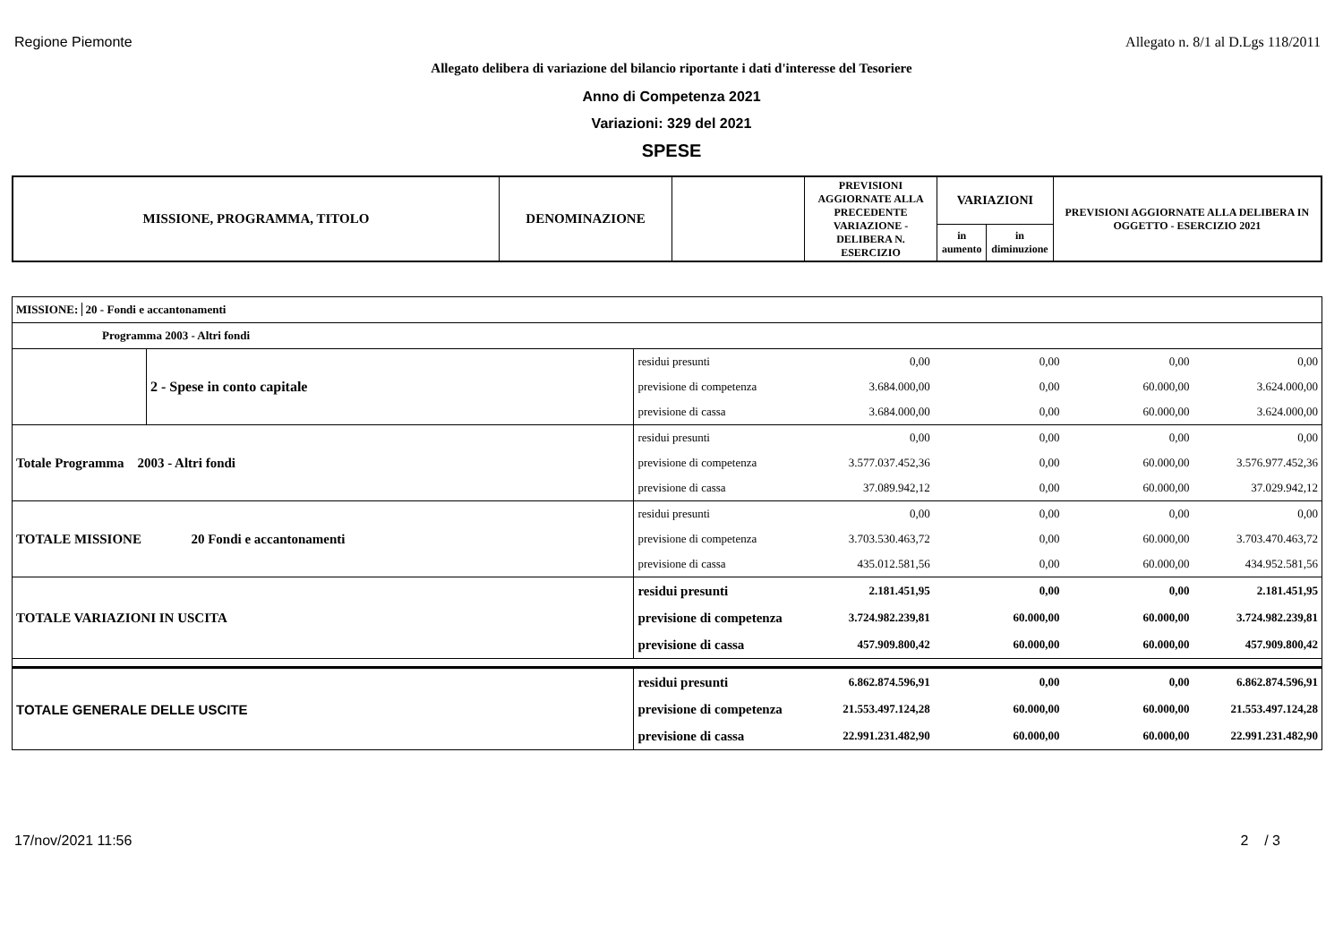Regione Piemonte Allegato n. 8/1 al D.Lgs 118/2011
Allegato delibera di variazione del bilancio riportante i dati d'interesse del Tesoriere
Anno di Competenza 2021
Variazioni: 329 del 2021
SPESE
| MISSIONE, PROGRAMMA, TITOLO | DENOMINAZIONE | | PREVISIONI AGGIORNATE ALLA PRECEDENTE VARIAZIONE - DELIBERA N. ESERCIZIO | VARIAZIONI | | PREVISIONI AGGIORNATE ALLA DELIBERA IN OGGETTO - ESERCIZIO 2021 |
| --- | --- | --- | --- | --- | --- | --- |
| | | | | in aumento | in diminuzione | |
| MISSIONE: 20 - Fondi e accantonamenti | | | | | | |
| Programma 2003 - Altri fondi | | | | | | |
| | 2 - Spese in conto capitale | residui presunti | 0,00 | 0,00 | 0,00 | 0,00 |
| | | previsione di competenza | 3.684.000,00 | 0,00 | 60.000,00 | 3.624.000,00 |
| | | previsione di cassa | 3.684.000,00 | 0,00 | 60.000,00 | 3.624.000,00 |
| Totale Programma 2003 - Altri fondi | | residui presunti | 0,00 | 0,00 | 0,00 | 0,00 |
| | | previsione di competenza | 3.577.037.452,36 | 0,00 | 60.000,00 | 3.576.977.452,36 |
| | | previsione di cassa | 37.089.942,12 | 0,00 | 60.000,00 | 37.029.942,12 |
| TOTALE MISSIONE | 20 Fondi e accantonamenti | residui presunti | 0,00 | 0,00 | 0,00 | 0,00 |
| | | previsione di competenza | 3.703.530.463,72 | 0,00 | 60.000,00 | 3.703.470.463,72 |
| | | previsione di cassa | 435.012.581,56 | 0,00 | 60.000,00 | 434.952.581,56 |
| TOTALE VARIAZIONI IN USCITA | | residui presunti | 2.181.451,95 | 0,00 | 0,00 | 2.181.451,95 |
| | | previsione di competenza | 3.724.982.239,81 | 60.000,00 | 60.000,00 | 3.724.982.239,81 |
| | | previsione di cassa | 457.909.800,42 | 60.000,00 | 60.000,00 | 457.909.800,42 |
| TOTALE GENERALE DELLE USCITE | | residui presunti | 6.862.874.596,91 | 0,00 | 0,00 | 6.862.874.596,91 |
| | | previsione di competenza | 21.553.497.124,28 | 60.000,00 | 60.000,00 | 21.553.497.124,28 |
| | | previsione di cassa | 22.991.231.482,90 | 60.000,00 | 60.000,00 | 22.991.231.482,90 |
17/nov/2021 11:56 2 / 3